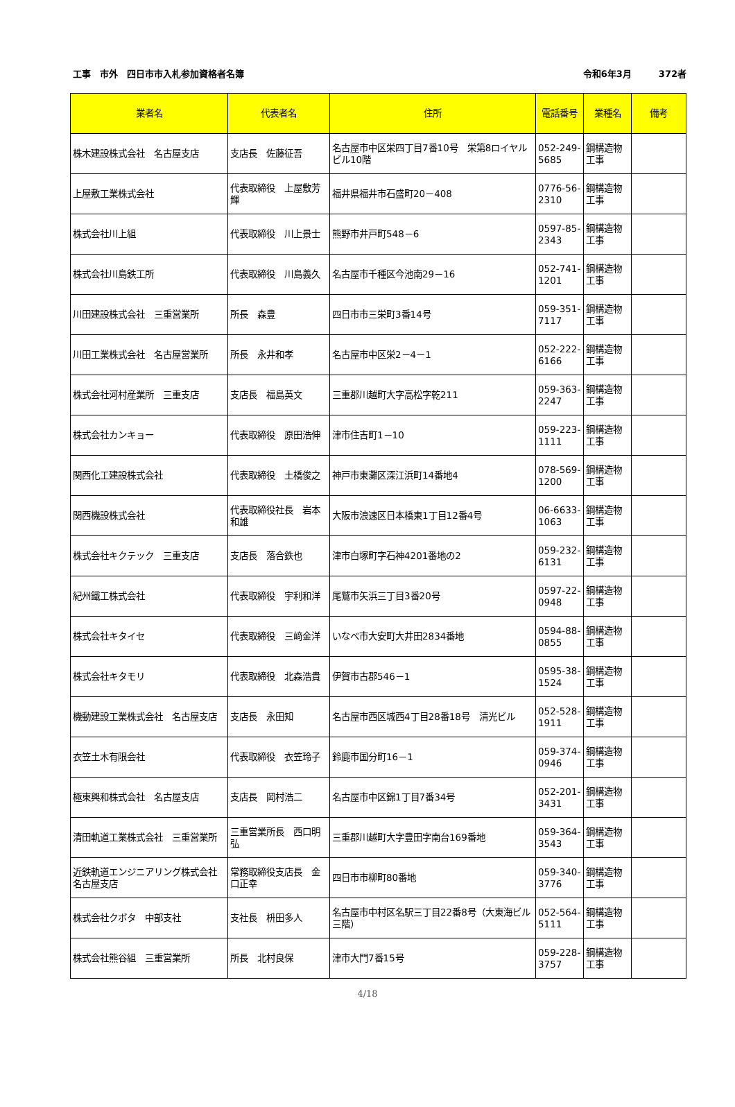工事　市外　四日市市入札参加資格者名簿 令和6年3月　　　372者
| 業者名 | 代表者名 | 住所 | 電話番号 | 業種名 | 備考 |
| --- | --- | --- | --- | --- | --- |
| 株木建設株式会社 名古屋支店 | 支店長 佐藤征吾 | 名古屋市中区栄四丁目7番10号 栄第8ロイヤルビル10階 | 052-249-5685 | 鋼構造物工事 | |
| 上屋敷工業株式会社 | 代表取締役 上屋敷芳輝 | 福井県福井市石盛町20－408 | 0776-56-2310 | 鋼構造物工事 | |
| 株式会社川上組 | 代表取締役 川上景士 | 熊野市井戸町548－6 | 0597-85-2343 | 鋼構造物工事 | |
| 株式会社川島鉄工所 | 代表取締役 川島義久 | 名古屋市千種区今池南29－16 | 052-741-1201 | 鋼構造物工事 | |
| 川田建設株式会社 三重営業所 | 所長 森豊 | 四日市市三栄町3番14号 | 059-351-7117 | 鋼構造物工事 | |
| 川田工業株式会社 名古屋営業所 | 所長 永井和孝 | 名古屋市中区栄2－4－1 | 052-222-6166 | 鋼構造物工事 | |
| 株式会社河村産業所 三重支店 | 支店長 福島英文 | 三重郡川越町大字高松字乾211 | 059-363-2247 | 鋼構造物工事 | |
| 株式会社カンキョー | 代表取締役 原田浩伸 | 津市住吉町1－10 | 059-223-1111 | 鋼構造物工事 | |
| 関西化工建設株式会社 | 代表取締役 土橋俊之 | 神戸市東灘区深江浜町14番地4 | 078-569-1200 | 鋼構造物工事 | |
| 関西機設株式会社 | 代表取締役社長 岩本和雄 | 大阪市浪速区日本橋東1丁目12番4号 | 06-6633-1063 | 鋼構造物工事 | |
| 株式会社キクテック 三重支店 | 支店長 落合鉄也 | 津市白塚町字石神4201番地の2 | 059-232-6131 | 鋼構造物工事 | |
| 紀州鐵工株式会社 | 代表取締役 宇利和洋 | 尾鷲市矢浜三丁目3番20号 | 0597-22-0948 | 鋼構造物工事 | |
| 株式会社キタイセ | 代表取締役 三﨑金洋 | いなべ市大安町大井田2834番地 | 0594-88-0855 | 鋼構造物工事 | |
| 株式会社キタモリ | 代表取締役 北森浩貴 | 伊賀市古郡546－1 | 0595-38-1524 | 鋼構造物工事 | |
| 機動建設工業株式会社 名古屋支店 | 支店長 永田知 | 名古屋市西区城西4丁目28番18号 清光ビル | 052-528-1911 | 鋼構造物工事 | |
| 衣笠土木有限会社 | 代表取締役 衣笠玲子 | 鈴鹿市国分町16－1 | 059-374-0946 | 鋼構造物工事 | |
| 極東興和株式会社 名古屋支店 | 支店長 岡村浩二 | 名古屋市中区錦1丁目7番34号 | 052-201-3431 | 鋼構造物工事 | |
| 清田軌道工業株式会社 三重営業所 | 三重営業所長 西口明弘 | 三重郡川越町大字豊田字南台169番地 | 059-364-3543 | 鋼構造物工事 | |
| 近鉄軌道エンジニアリング株式会社 名古屋支店 | 常務取締役支店長 金口正幸 | 四日市市柳町80番地 | 059-340-3776 | 鋼構造物工事 | |
| 株式会社クボタ 中部支社 | 支社長 枡田多人 | 名古屋市中村区名駅三丁目22番8号（大東海ビル三階） | 052-564-5111 | 鋼構造物工事 | |
| 株式会社熊谷組 三重営業所 | 所長 北村良保 | 津市大門7番15号 | 059-228-3757 | 鋼構造物工事 | |
4/18